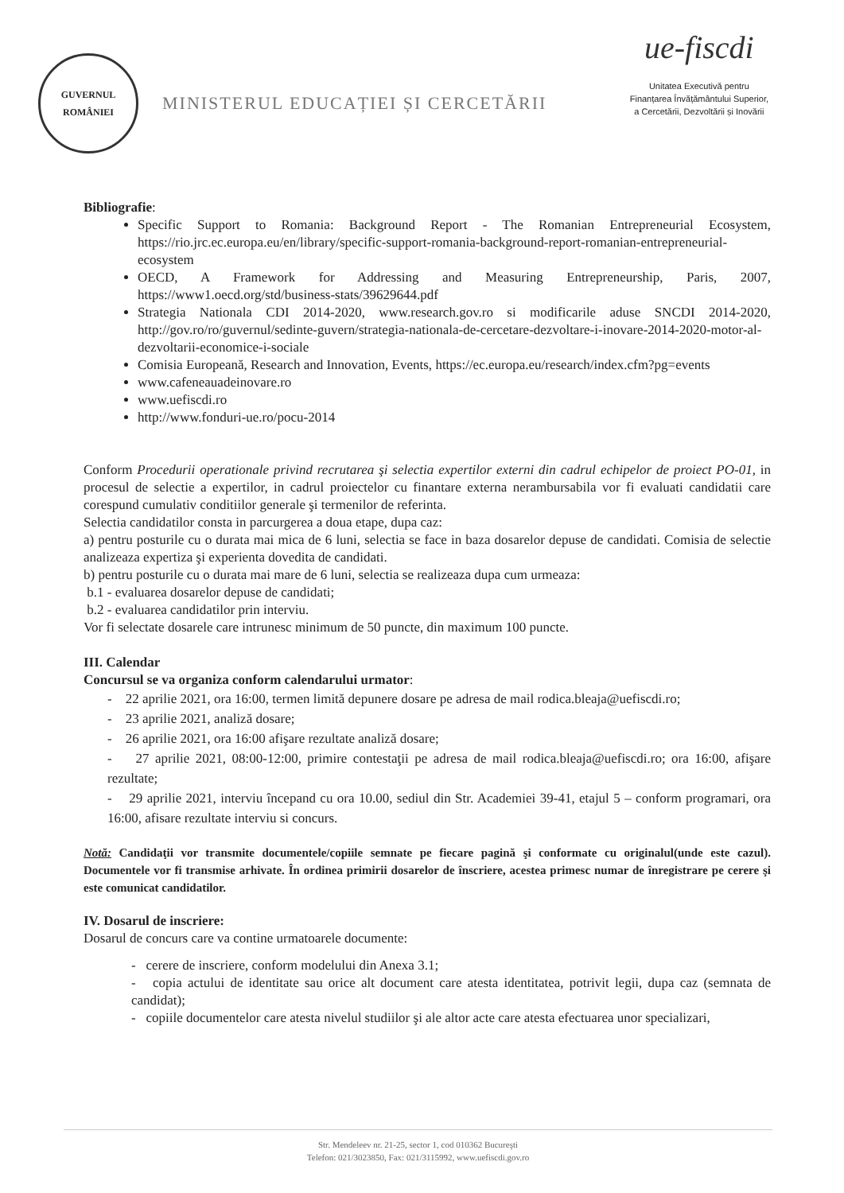GUVERNUL
ROMÂNIEI
MINISTERUL EDUCAȚIEI ȘI CERCETĂRII
ue-fiscdi
Unitatea Executivă pentru
Finanțarea Învățământului Superior,
a Cercetării, Dezvoltării și Inovării
Bibliografie:
Specific Support to Romania: Background Report - The Romanian Entrepreneurial Ecosystem, https://rio.jrc.ec.europa.eu/en/library/specific-support-romania-background-report-romanian-entrepreneurial-ecosystem
OECD, A Framework for Addressing and Measuring Entrepreneurship, Paris, 2007, https://www1.oecd.org/std/business-stats/39629644.pdf
Strategia Nationala CDI 2014-2020, www.research.gov.ro si modificarile aduse SNCDI 2014-2020, http://gov.ro/ro/guvernul/sedinte-guvern/strategia-nationala-de-cercetare-dezvoltare-i-inovare-2014-2020-motor-al-dezvoltarii-economice-i-sociale
Comisia Europeană, Research and Innovation, Events, https://ec.europa.eu/research/index.cfm?pg=events
www.cafeneauadeinovare.ro
www.uefiscdi.ro
http://www.fonduri-ue.ro/pocu-2014
Conform Procedurii operationale privind recrutarea şi selectia expertilor externi din cadrul echipelor de proiect PO-01, in procesul de selectie a expertilor, in cadrul proiectelor cu finantare externa nerambursabila vor fi evaluati candidatii care corespund cumulativ conditiilor generale şi termenilor de referinta.
Selectia candidatilor consta in parcurgerea a doua etape, dupa caz:
a) pentru posturile cu o durata mai mica de 6 luni, selectia se face in baza dosarelor depuse de candidati. Comisia de selectie analizeaza expertiza şi experienta dovedita de candidati.
b) pentru posturile cu o durata mai mare de 6 luni, selectia se realizeaza dupa cum urmeaza:
b.1 - evaluarea dosarelor depuse de candidati;
b.2 - evaluarea candidatilor prin interviu.
Vor fi selectate dosarele care intrunesc minimum de 50 puncte, din maximum 100 puncte.
III. Calendar
Concursul se va organiza conform calendarului urmator:
- 22 aprilie 2021, ora 16:00, termen limită depunere dosare pe adresa de mail rodica.bleaja@uefiscdi.ro;
- 23 aprilie 2021, analiză dosare;
- 26 aprilie 2021, ora 16:00 afişare rezultate analiză dosare;
- 27 aprilie 2021, 08:00-12:00, primire contestaţii pe adresa de mail rodica.bleaja@uefiscdi.ro; ora 16:00, afişare rezultate;
- 29 aprilie 2021, interviu începand cu ora 10.00, sediul din Str. Academiei 39-41, etajul 5 – conform programari, ora 16:00, afisare rezultate interviu si concurs.
Notă: Candidaţii vor transmite documentele/copiile semnate pe fiecare pagină şi conformate cu originalul(unde este cazul). Documentele vor fi transmise arhivate. În ordinea primirii dosarelor de înscriere, acestea primesc numar de înregistrare pe cerere şi este comunicat candidatilor.
IV. Dosarul de inscriere:
Dosarul de concurs care va contine urmatoarele documente:
- cerere de inscriere, conform modelului din Anexa 3.1;
- copia actului de identitate sau orice alt document care atesta identitatea, potrivit legii, dupa caz (semnata de candidat);
- copiile documentelor care atesta nivelul studiilor şi ale altor acte care atesta efectuarea unor specializari,
Str. Mendeleev nr. 21-25, sector 1, cod 010362 Bucureşti
Telefon: 021/3023850, Fax: 021/3115992, www.uefiscdi.gov.ro